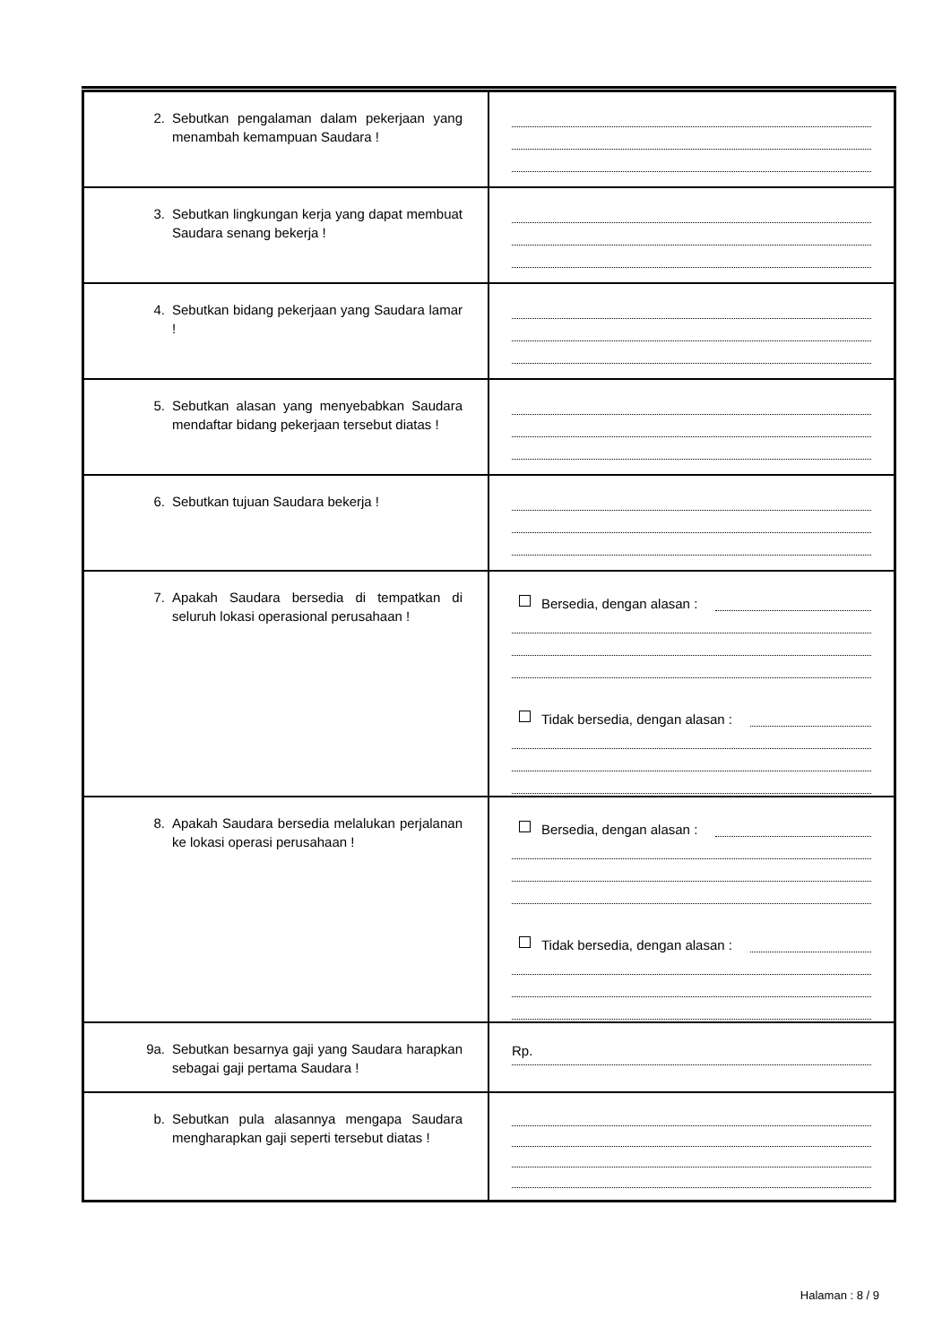| 2. Sebutkan pengalaman dalam pekerjaan yang menambah kemampuan Saudara ! | |
| 3. Sebutkan lingkungan kerja yang dapat membuat Saudara senang bekerja ! | |
| 4. Sebutkan bidang pekerjaan yang Saudara lamar ! | |
| 5. Sebutkan alasan yang menyebabkan Saudara mendaftar bidang pekerjaan tersebut diatas ! | |
| 6. Sebutkan tujuan Saudara bekerja ! | |
| 7. Apakah Saudara bersedia di tempatkan di seluruh lokasi operasional perusahaan ! | Bersedia, dengan alasan : Tidak bersedia, dengan alasan : |
| 8. Apakah Saudara bersedia melalukan perjalanan ke lokasi operasi perusahaan ! | Bersedia, dengan alasan : Tidak bersedia, dengan alasan : |
| 9a. Sebutkan besarnya gaji yang Saudara harapkan sebagai gaji pertama Saudara ! | Rp. |
| b. Sebutkan pula alasannya mengapa Saudara mengharapkan gaji seperti tersebut diatas ! | |
Halaman : 8 / 9